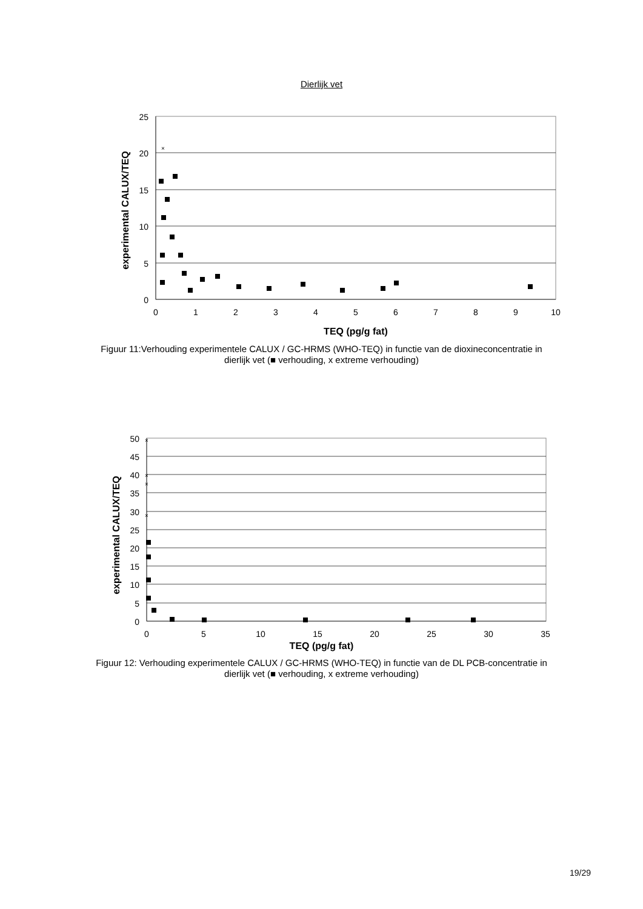Dierlijk vet
25
20
15
10
5
0
0
1
2
3
4
5
6
7
8
9
10
TEQ (pg/g fat)
experimental CALUX/TEQ
×
Figuur 11:Verhouding experimentele CALUX / GC-HRMS (WHO-TEQ) in functie van de dioxineconcentratie in dierlijk vet (■ verhouding, x extreme verhouding)
50
45
40
35
30
25
20
15
10
5
0
0
5
10
15
20
25
30
35
experimental CALUX/TEQ
×
×
×
×
TEQ (pg/g fat)
Figuur 12: Verhouding experimentele CALUX / GC-HRMS (WHO-TEQ) in functie van de DL PCB-concentratie in dierlijk vet (■ verhouding, x extreme verhouding)
19/29